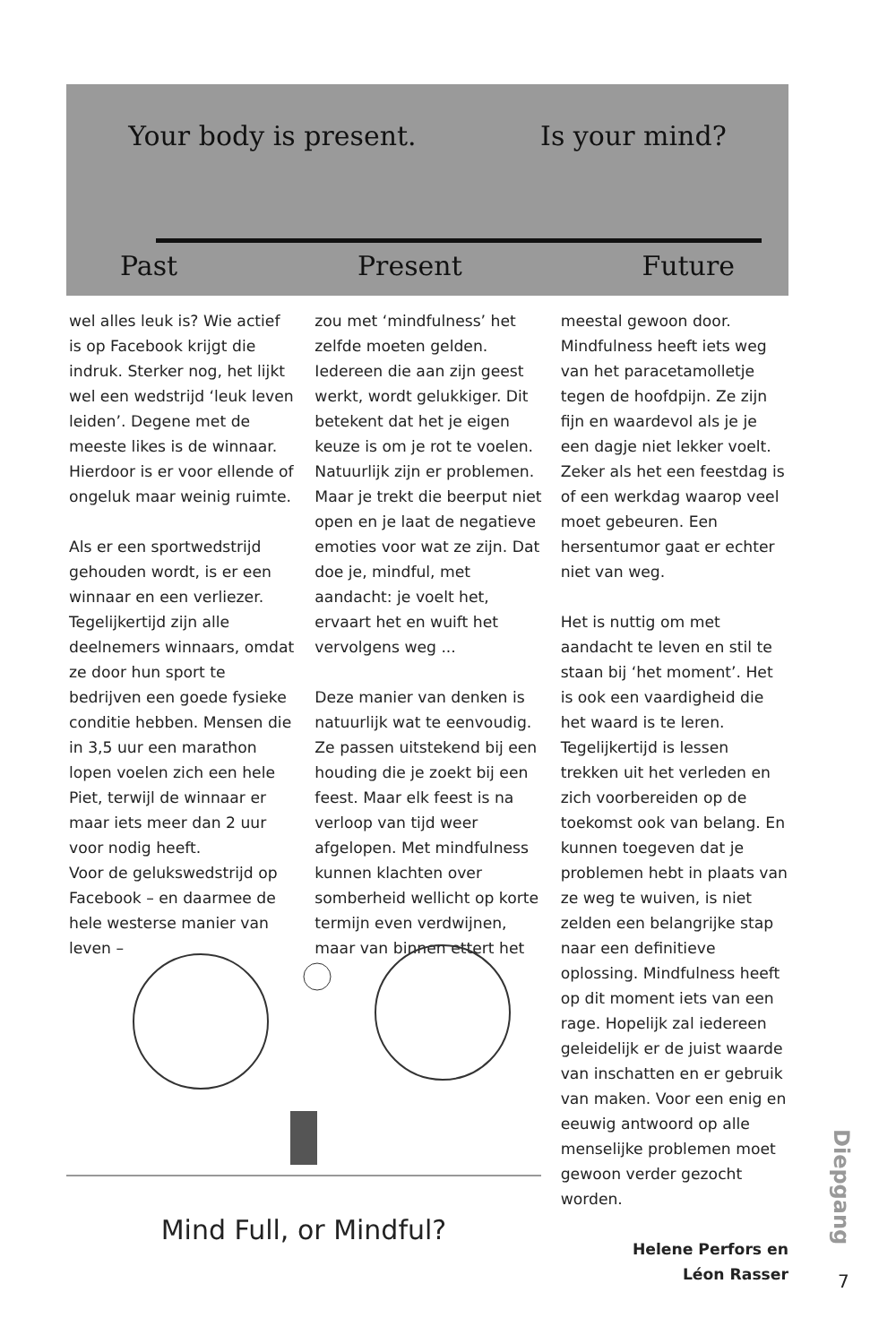Your body is present. Is your mind?
Past Present Future
wel alles leuk is? Wie actief is op Facebook krijgt die indruk. Sterker nog, het lijkt wel een wedstrijd ‘leuk leven leiden’. Degene met de meeste likes is de winnaar. Hierdoor is er voor ellende of ongeluk maar weinig ruimte.
Als er een sportwedstrijd gehouden wordt, is er een winnaar en een verliezer. Tegelijkertijd zijn alle deelnemers winnaars, omdat ze door hun sport te bedrijven een goede fysieke conditie hebben. Mensen die in 3,5 uur een marathon lopen voelen zich een hele Piet, terwijl de winnaar er maar iets meer dan 2 uur voor nodig heeft.
Voor de gelukswedstrijd op Facebook – en daarmee de hele westerse manier van leven –
zou met ‘mindfulness’ het zelfde moeten gelden. Iedereen die aan zijn geest werkt, wordt gelukkiger. Dit betekent dat het je eigen keuze is om je rot te voelen. Natuurlijk zijn er problemen. Maar je trekt die beerput niet open en je laat de negatieve emoties voor wat ze zijn. Dat doe je, mindful, met aandacht: je voelt het, ervaart het en wuift het vervolgens weg ...
Deze manier van denken is natuurlijk wat te eenvoudig. Ze passen uitstekend bij een houding die je zoekt bij een feest. Maar elk feest is na verloop van tijd weer afgelopen. Met mindfulness kunnen klachten over somberheid wellicht op korte termijn even verdwijnen, maar van binnen ettert het
meestal gewoon door. Mindfulness heeft iets weg van het paracetamolletje tegen de hoofdpijn. Ze zijn fijn en waardevol als je je een dagje niet lekker voelt. Zeker als het een feestdag is of een werkdag waarop veel moet gebeuren. Een hersentumor gaat er echter niet van weg.
Het is nuttig om met aandacht te leven en stil te staan bij ‘het moment’. Het is ook een vaardigheid die het waard is te leren. Tegelijkertijd is lessen trekken uit het verleden en zich voorbereiden op de toekomst ook van belang. En kunnen toegeven dat je problemen hebt in plaats van ze weg te wuiven, is niet zelden een belangrijke stap naar een definitieve oplossing. Mindfulness heeft op dit moment iets van een rage. Hopelijk zal iedereen geleidelijk er de juist waarde van inschatten en er gebruik van maken. Voor een enig en eeuwig antwoord op alle menselijke problemen moet gewoon verder gezocht worden.
Helene Perfors en
Léon Rasser
Mind Full, or Mindful?
Diepgang
7